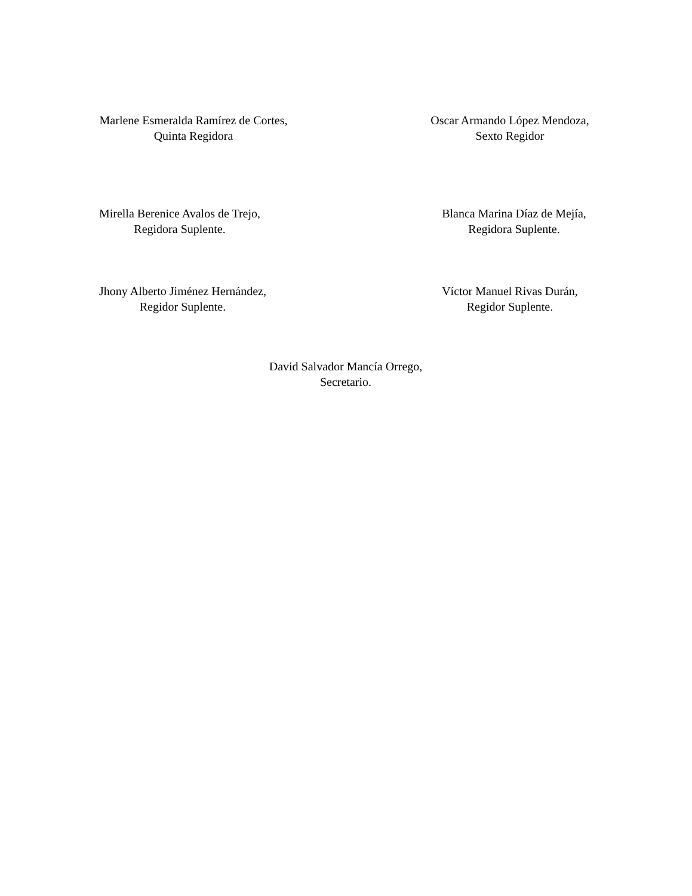Marlene Esmeralda Ramírez de Cortes,
Quinta Regidora
Oscar Armando López Mendoza,
Sexto Regidor
Mirella Berenice Avalos de Trejo,
Regidora Suplente.
Blanca Marina Díaz de Mejía,
Regidora Suplente.
Jhony Alberto Jiménez Hernández,
Regidor Suplente.
Víctor Manuel Rivas Durán,
Regidor Suplente.
David Salvador Mancía Orrego,
Secretario.